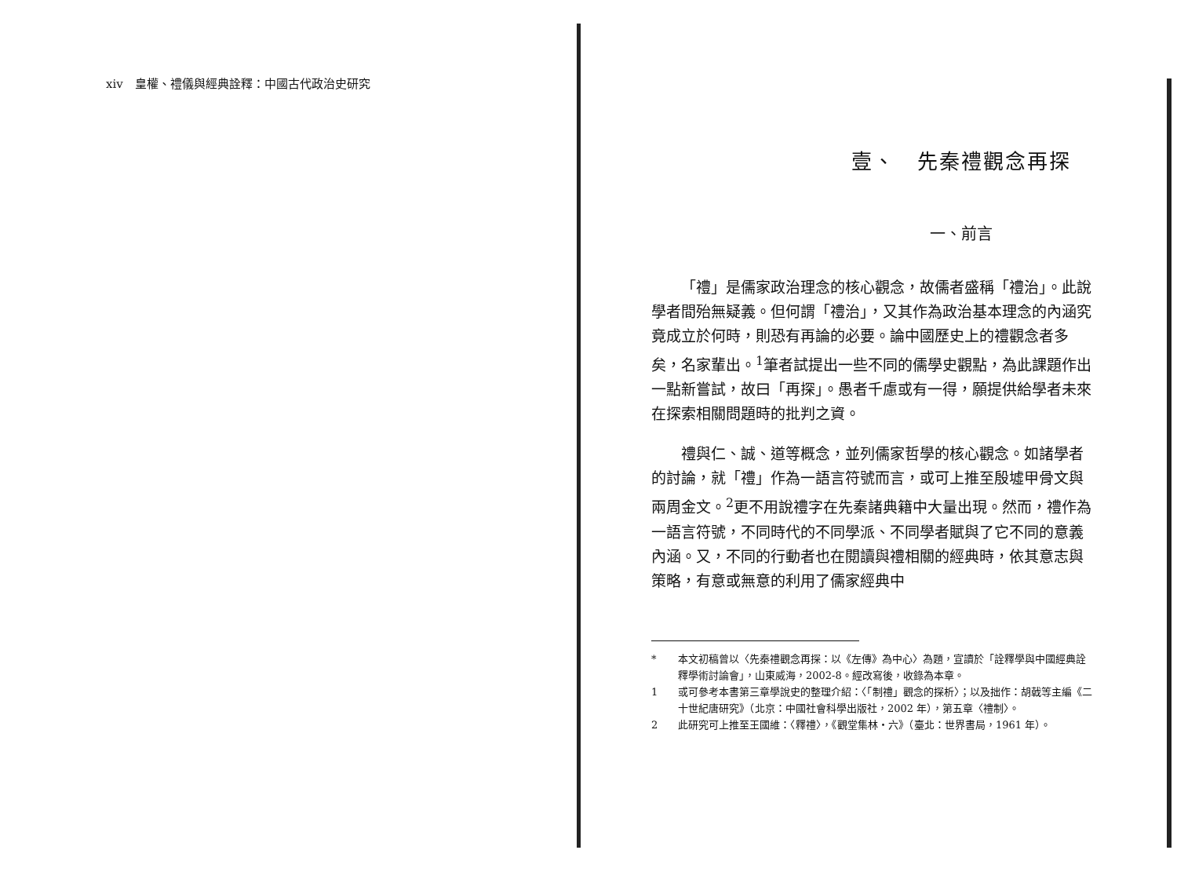xiv　皇權、禮儀與經典詮釋：中國古代政治史研究
壹、　先秦禮觀念再探
一、前言
「禮」是儒家政治理念的核心觀念，故儒者盛稱「禮治」。此說學者間殆無疑義。但何謂「禮治」，又其作為政治基本理念的內涵究竟成立於何時，則恐有再論的必要。論中國歷史上的禮觀念者多矣，名家輩出。<sup>1</sup>筆者試提出一些不同的儒學史觀點，為此課題作出一點新嘗試，故曰「再探」。愚者千慮或有一得，願提供給學者未來在探索相關問題時的批判之資。
禮與仁、誠、道等概念，並列儒家哲學的核心觀念。如諸學者的討論，就「禮」作為一語言符號而言，或可上推至殷墟甲骨文與兩周金文。<sup>2</sup>更不用說禮字在先秦諸典籍中大量出現。然而，禮作為一語言符號，不同時代的不同學派、不同學者賦與了它不同的意義內涵。又，不同的行動者也在閱讀與禮相關的經典時，依其意志與策略，有意或無意的利用了儒家經典中
* 本文初稿曾以〈先秦禮觀念再探：以《左傳》為中心〉為題，宣讀於「詮釋學與中國經典詮釋學術討論會」，山東威海，2002-8。經改寫後，收錄為本章。
1 或可參考本書第三章學說史的整理介紹：〈「制禮」觀念的探析〉；以及拙作：胡戟等主編《二十世紀唐研究》（北京：中國社會科學出版社，2002 年），第五章〈禮制〉。
2 此研究可上推至王國維：〈釋禮〉，《觀堂集林・六》（臺北：世界書局，1961 年）。